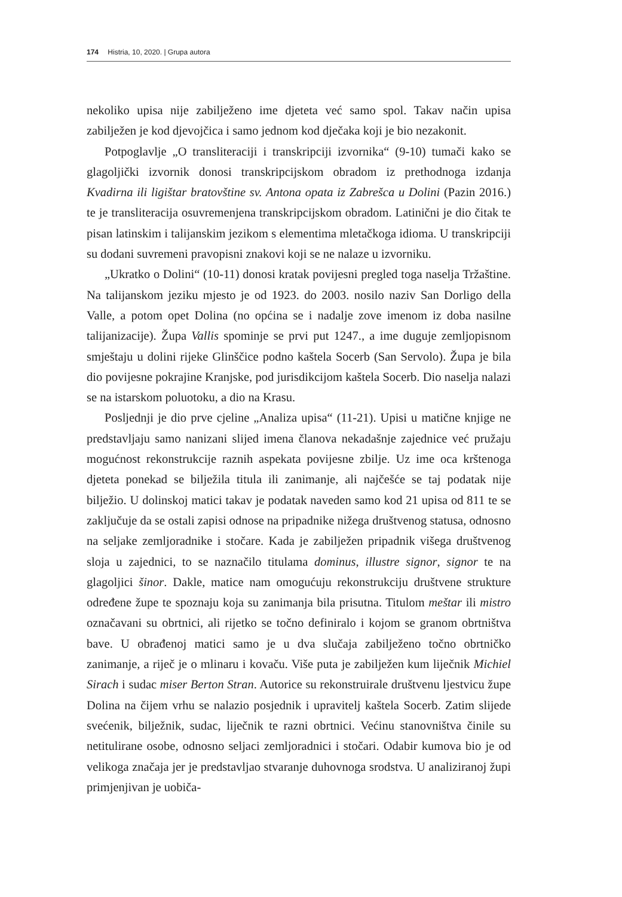174 Histria, 10, 2020. | Grupa autora
nekoliko upisa nije zabilježeno ime djeteta već samo spol. Takav način upisa zabilježen je kod djevojčica i samo jednom kod dječaka koji je bio nezakonit.
Potpoglavlje „O transliteraciji i transkripciji izvornika“ (9-10) tumači kako se glagoljički izvornik donosi transkripcijskom obradom iz prethodnoga izdanja Kvadirna ili ligištar bratovštine sv. Antona opata iz Zabrešca u Dolini (Pazin 2016.) te je transliteracija osuvremenjena transkripcijskom obradom. Latinični je dio čitak te pisan latinskim i talijanskim jezikom s elementima mletačkoga idioma. U transkripciji su dodani suvremeni pravopisni znakovi koji se ne nalaze u izvorniku.
„Ukratko o Dolini“ (10-11) donosi kratak povijesni pregled toga naselja Tržaštine. Na talijanskom jeziku mjesto je od 1923. do 2003. nosilo naziv San Dorligo della Valle, a potom opet Dolina (no općina se i nadalje zove imenom iz doba nasilne talijanizacije). Župa Vallis spominje se prvi put 1247., a ime duguje zemljopisnom smještaju u dolini rijeke Glinščice podno kaštela Socerb (San Servolo). Župa je bila dio povijesne pokrajine Kranjske, pod jurisdikcijom kaštela Socerb. Dio naselja nalazi se na istarskom poluotoku, a dio na Krasu.
Posljednji je dio prve cjeline „Analiza upisa“ (11-21). Upisi u matične knjige ne predstavljaju samo nanizani slijed imena članova nekadašnje zajednice već pružaju mogućnost rekonstrukcije raznih aspekata povijesne zbilje. Uz ime oca krštenoga djeteta ponekad se bilježila titula ili zanimanje, ali najčešće se taj podatak nije bilježio. U dolinskoj matici takav je podatak naveden samo kod 21 upisa od 811 te se zaključuje da se ostali zapisi odnose na pripadnike nižega društvenog statusa, odnosno na seljake zemljoradnike i stočare. Kada je zabilježen pripadnik višega društvenog sloja u zajednici, to se naznačilo titulama dominus, illustre signor, signor te na glagoljici šinor. Dakle, matice nam omogućuju rekonstrukciju društvene strukture određene župe te spoznaju koja su zanimanja bila prisutna. Titulom meštar ili mistro označavani su obrtnici, ali rijetko se točno definiralo i kojom se granom obrtništva bave. U obrađenoj matici samo je u dva slučaja zabilježeno točno obrtničko zanimanje, a riječ je o mlinaru i kovaču. Više puta je zabilježen kum liječnik Michiel Sirach i sudac miser Berton Stran. Autorice su rekonstruirale društvenu ljestvicu župe Dolina na čijem vrhu se nalazio posjednik i upravitelj kaštela Socerb. Zatim slijede svećenik, bilježnik, sudac, liječnik te razni obrtnici. Većinu stanovništva činile su netitulirane osobe, odnosno seljaci zemljoradnici i stočari. Odabir kumova bio je od velikoga značaja jer je predstavljao stvaranje duhovnoga srodstva. U analiziranoj župi primjenjivan je uobiča-